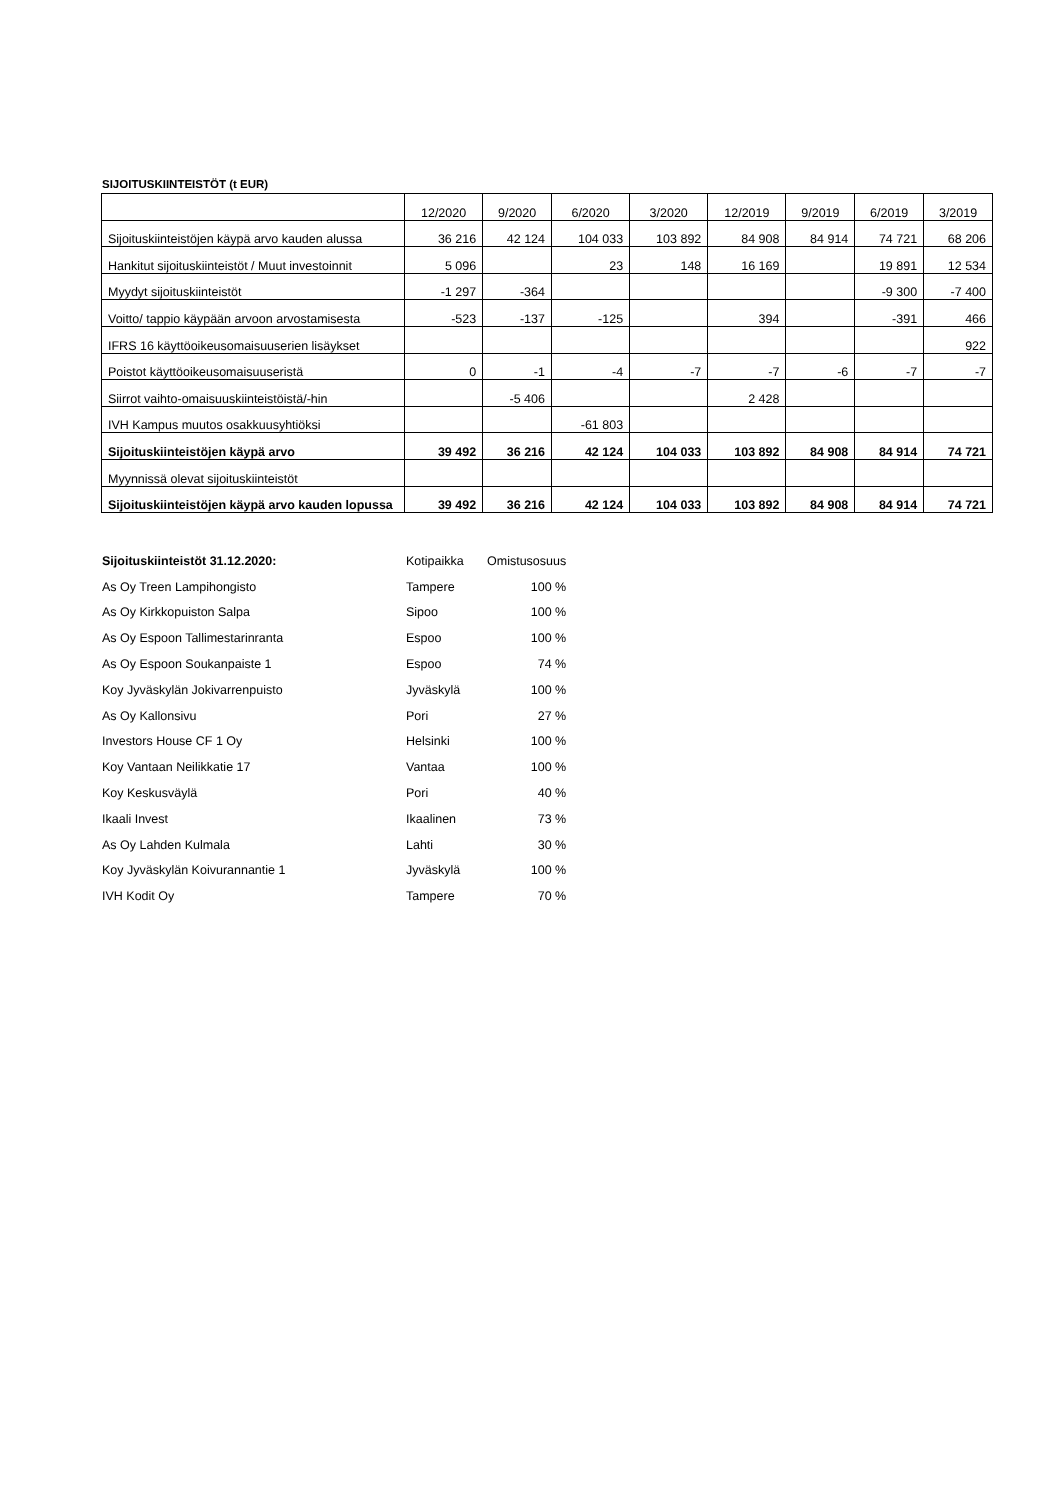SIJOITUSKIINTEISTÖT (t EUR)
| | 12/2020 | 9/2020 | 6/2020 | 3/2020 | 12/2019 | 9/2019 | 6/2019 | 3/2019 |
| Sijoituskiinteistöjen käypä arvo kauden alussa | 36 216 | 42 124 | 104 033 | 103 892 | 84 908 | 84 914 | 74 721 | 68 206 |
| Hankitut sijoituskiinteistöt / Muut investoinnit | 5 096 | | 23 | 148 | 16 169 | | 19 891 | 12 534 |
| Myydyt sijoituskiinteistöt | -1 297 | -364 | | | | | -9 300 | -7 400 |
| Voitto/ tappio käypään arvoon arvostamisesta | -523 | -137 | -125 | | 394 | | -391 | 466 |
| IFRS 16 käyttöoikeusomaisuuserien lisäykset | | | | | | | | 922 |
| Poistot käyttöoikeusomaisuuseristä | 0 | -1 | -4 | -7 | -7 | -6 | -7 | -7 |
| Siirrot vaihto-omaisuuskiinteistöistä/-hin | | -5 406 | | | 2 428 | | | |
| IVH Kampus muutos osakkuusyhtiöksi | | | -61 803 | | | | | |
| Sijoituskiinteistöjen käypä arvo | 39 492 | 36 216 | 42 124 | 104 033 | 103 892 | 84 908 | 84 914 | 74 721 |
| Myynnissä olevat sijoituskiinteistöt | | | | | | | | |
| Sijoituskiinteistöjen käypä arvo kauden lopussa | 39 492 | 36 216 | 42 124 | 104 033 | 103 892 | 84 908 | 84 914 | 74 721 |
| Sijoituskiinteistöt 31.12.2020: | Kotipaikka | Omistusosuus |
| As Oy Treen Lampihongisto | Tampere | 100 % |
| As Oy Kirkkopuiston Salpa | Sipoo | 100 % |
| As Oy Espoon Tallimestarinranta | Espoo | 100 % |
| As Oy Espoon Soukanpaiste 1 | Espoo | 74 % |
| Koy Jyväskylän Jokivarrenpuisto | Jyväskylä | 100 % |
| As Oy Kallonsivu | Pori | 27 % |
| Investors House CF 1 Oy | Helsinki | 100 % |
| Koy Vantaan Neilikkatie 17 | Vantaa | 100 % |
| Koy Keskusväylä | Pori | 40 % |
| Ikaali Invest | Ikaalinen | 73 % |
| As Oy Lahden Kulmala | Lahti | 30 % |
| Koy Jyväskylän Koivurannantie 1 | Jyväskylä | 100 % |
| IVH Kodit Oy | Tampere | 70 % |